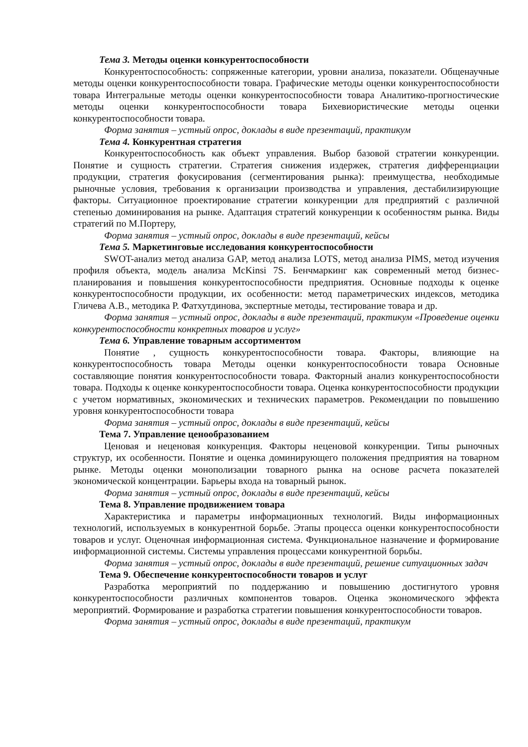Тема 3. Методы оценки конкурентоспособности
Конкурентоспособность: сопряженные категории, уровни анализа, показатели. Общенаучные методы оценки конкурентоспособности товара. Графические методы оценки конкурентоспособности товара Интегральные методы оценки конкурентоспособности товара Аналитико-прогностические методы оценки конкурентоспособности товара Бихевиористические методы оценки конкурентоспособности товара.
Форма занятия – устный опрос, доклады в виде презентаций, практикум
Тема 4. Конкурентная стратегия
Конкурентоспособность как объект управления. Выбор базовой стратегии конкуренции. Понятие и сущность стратегии. Стратегия снижения издержек, стратегия дифференциации продукции, стратегия фокусирования (сегментирования рынка): преимущества, необходимые рыночные условия, требования к организации производства и управления, дестабилизирующие факторы. Ситуационное проектирование стратегии конкуренции для предприятий с различной степенью доминирования на рынке. Адаптация стратегий конкуренции к особенностям рынка. Виды стратегий по М.Портеру,
Форма занятия – устный опрос, доклады в виде презентаций, кейсы
Тема 5. Маркетинговые исследования конкурентоспособности
SWOT-анализ метод анализа GAP, метод анализа LOTS, метод анализа PIMS, метод изучения профиля объекта, модель анализа McKinsi 7S. Бенчмаркинг как современный метод бизнес-планирования и повышения конкурентоспособности предприятия. Основные подходы к оценке конкурентоспособности продукции, их особенности: метод параметрических индексов, методика Гличева А.В., методика Р. Фатхутдинова, экспертные методы, тестирование товара и др.
Форма занятия – устный опрос, доклады в виде презентаций, практикум «Проведение оценки конкурентоспособности конкретных товаров и услуг»
Тема 6. Управление товарным ассортиментом
Понятие , сущность конкурентоспособности товара. Факторы, влияющие на конкурентоспособность товара Методы оценки конкурентоспособности товара Основные составляющие понятия конкурентоспособности товара. Факторный анализ конкурентоспособности товара. Подходы к оценке конкурентоспособности товара. Оценка конкурентоспособности продукции с учетом нормативных, экономических и технических параметров. Рекомендации по повышению уровня конкурентоспособности товара
Форма занятия – устный опрос, доклады в виде презентаций, кейсы
Тема 7. Управление ценообразованием
Ценовая и неценовая конкуренция. Факторы неценовой конкуренции. Типы рыночных структур, их особенности. Понятие и оценка доминирующего положения предприятия на товарном рынке. Методы оценки монополизации товарного рынка на основе расчета показателей экономической концентрации. Барьеры входа на товарный рынок.
Форма занятия – устный опрос, доклады в виде презентаций, кейсы
Тема 8. Управление продвижением товара
Характеристика и параметры информационных технологий. Виды информационных технологий, используемых в конкурентной борьбе. Этапы процесса оценки конкурентоспособности товаров и услуг. Оценочная информационная система. Функциональное назначение и формирование информационной системы. Системы управления процессами конкурентной борьбы.
Форма занятия – устный опрос, доклады в виде презентаций, решение ситуационных задач
Тема 9. Обеспечение конкурентоспособности товаров и услуг
Разработка мероприятий по поддержанию и повышению достигнутого уровня конкурентоспособности различных компонентов товаров. Оценка экономического эффекта мероприятий. Формирование и разработка стратегии повышения конкурентоспособности товаров.
Форма занятия – устный опрос, доклады в виде презентаций, практикум